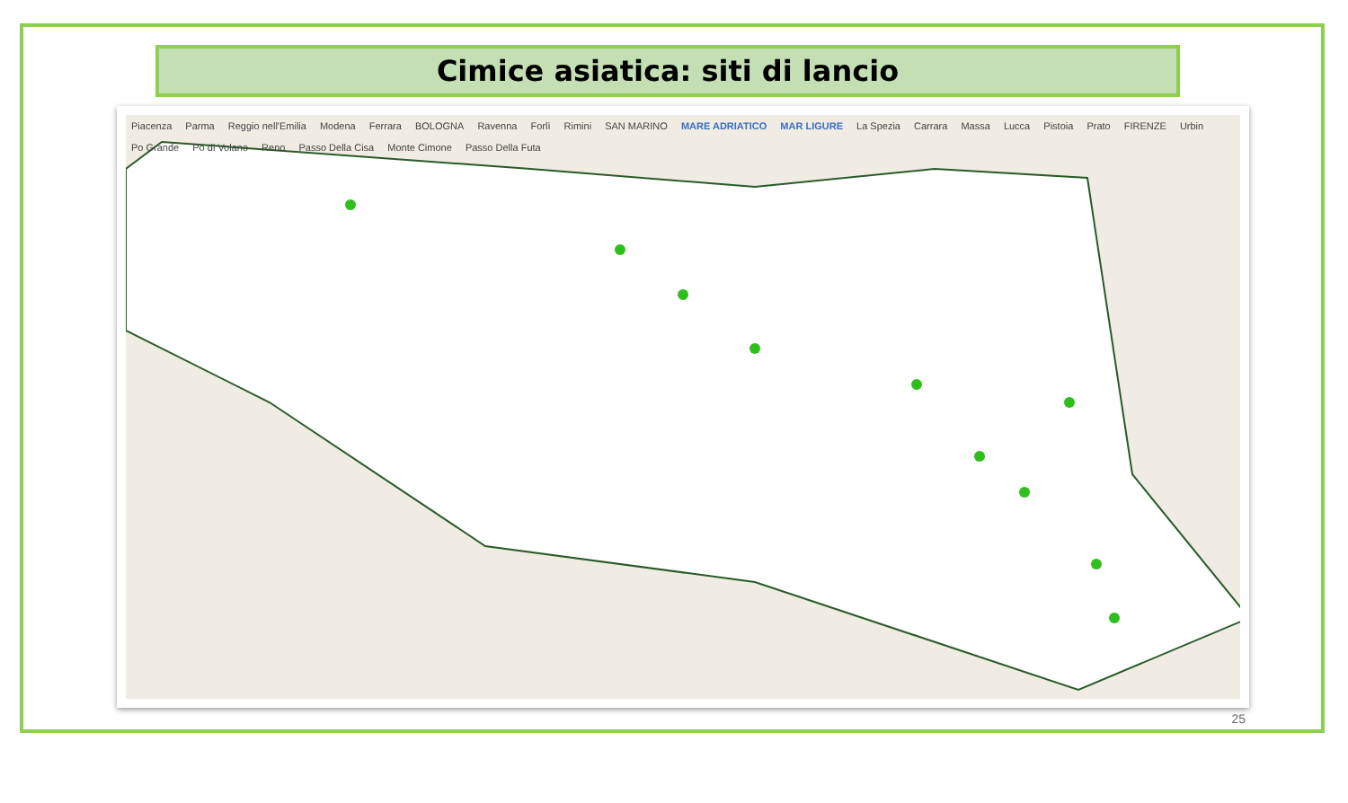Cimice asiatica: siti di lancio
Piacenza Parma Reggio nell'Emilia Modena Ferrara BOLOGNA Ravenna Forlì Rimini SAN MARINO MARE ADRIATICO MAR LIGURE La Spezia Carrara Massa Lucca Pistoia Prato FIRENZE Urbin Po Grande Po di Volano Reno Passo Della Cisa Monte Cimone Passo Della Futa
25